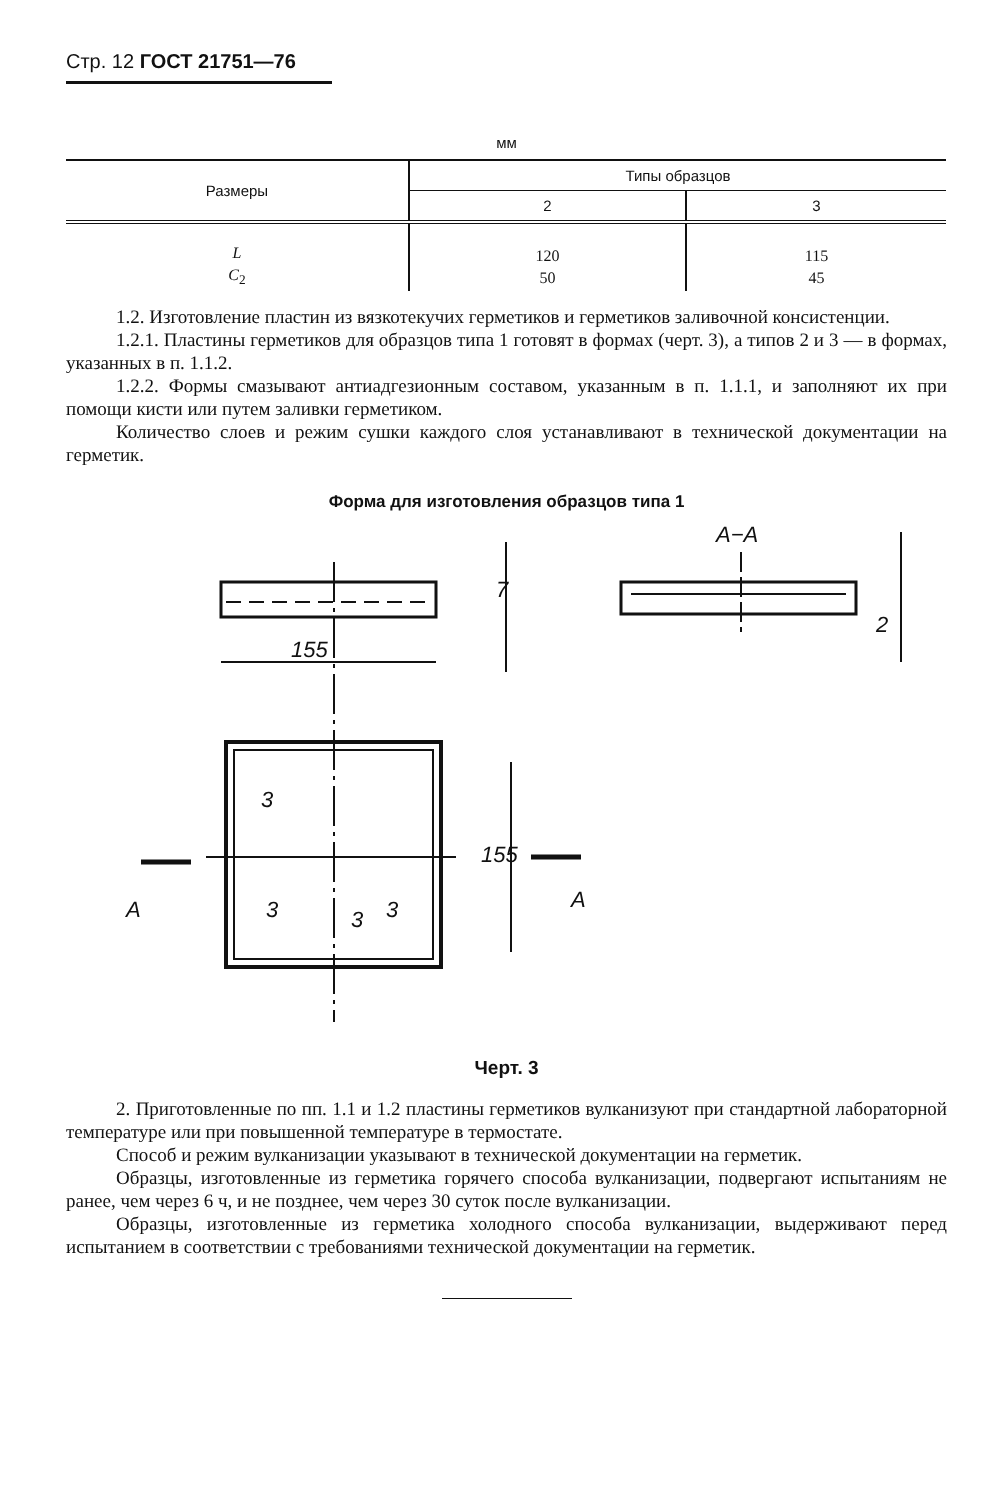Стр. 12 ГОСТ 21751—76
мм
| Размеры | Типы образцов | |
| --- | --- | --- |
| | 2 | 3 |
| L C<sub>2</sub> | 120 50 | 115 45 |
1.2. Изготовление пластин из вязкотекучих герметиков и герметиков заливочной консистенции.
1.2.1. Пластины герметиков для образцов типа 1 готовят в формах (черт. 3), а типов 2 и 3 — в формах, указанных в п. 1.1.2.
1.2.2. Формы смазывают антиадгезионным составом, указанным в п. 1.1.1, и заполняют их при помощи кисти или путем заливки герметиком.
Количество слоев и режим сушки каждого слоя устанавливают в технической документации на герметик.
Форма для изготовления образцов типа 1
155
7
155
3
3
3
3
A
A
A−A
2
Черт. 3
2. Приготовленные по пп. 1.1 и 1.2 пластины герметиков вулканизуют при стандартной лабораторной температуре или при повышенной температуре в термостате.
Способ и режим вулканизации указывают в технической документации на герметик.
Образцы, изготовленные из герметика горячего способа вулканизации, подвергают испытаниям не ранее, чем через 6 ч, и не позднее, чем через 30 суток после вулканизации.
Образцы, изготовленные из герметика холодного способа вулканизации, выдерживают перед испытанием в соответствии с требованиями технической документации на герметик.